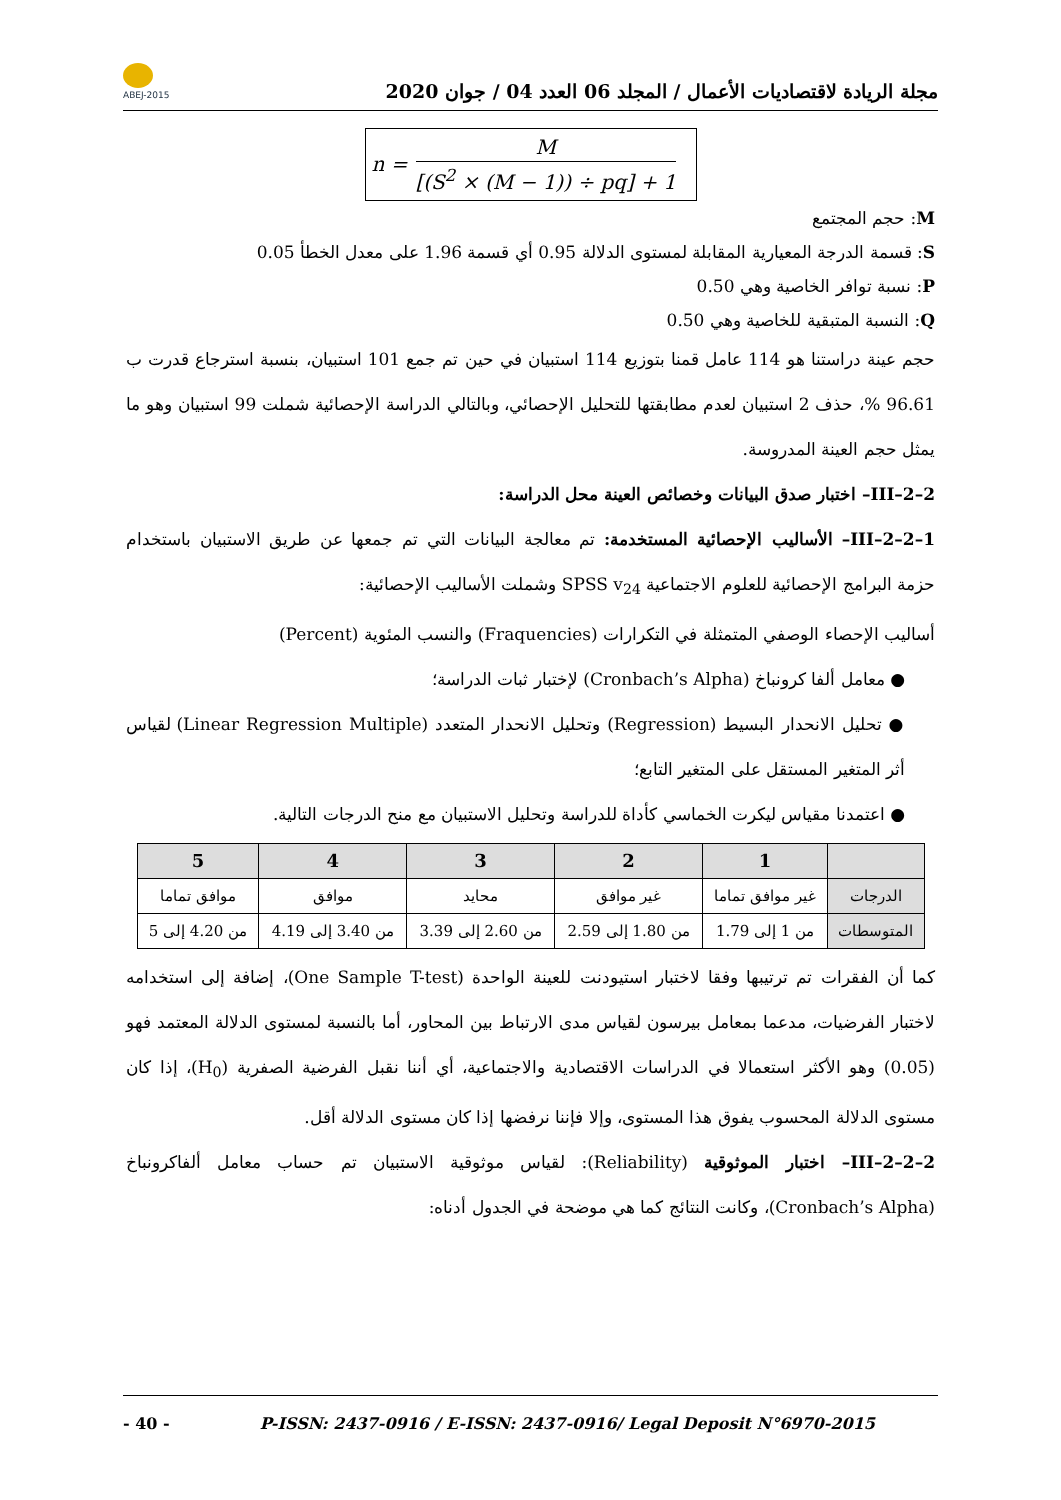ABEJ-2015
مجلة الريادة لاقتصاديات الأعمال / المجلد 06 العدد 04 / جوان 2020
n =
M
[(S<sup>2</sup> × (M − 1)) ÷ pq] + 1
M: حجم المجتمع
S: قسمة الدرجة المعيارية المقابلة لمستوى الدلالة 0.95 أي قسمة 1.96 على معدل الخطأ 0.05
P: نسبة توافر الخاصية وهي 0.50
Q: النسبة المتبقية للخاصية وهي 0.50
حجم عينة دراستنا هو 114 عامل قمنا بتوزيع 114 استبيان في حين تم جمع 101 استبيان، بنسبة استرجاع قدرت ب 96.61 %، حذف 2 استبيان لعدم مطابقتها للتحليل الإحصائي، وبالتالي الدراسة الإحصائية شملت 99 استبيان وهو ما يمثل حجم العينة المدروسة.
III–2–2– اختبار صدق البيانات وخصائص العينة محل الدراسة:
III–2–2–1– الأساليب الإحصائية المستخدمة: تم معالجة البيانات التي تم جمعها عن طريق الاستبيان باستخدام حزمة البرامج الإحصائية للعلوم الاجتماعية SPSS v<sub>24</sub> وشملت الأساليب الإحصائية:
أساليب الإحصاء الوصفي المتمثلة في التكرارات (Fraquencies) والنسب المئوية (Percent)
● معامل ألفا كرونباخ (Cronbach’s Alpha) لإختبار ثبات الدراسة؛
● تحليل الانحدار البسيط (Regression) وتحليل الانحدار المتعدد (Linear Regression Multiple) لقياس أثر المتغير المستقل على المتغير التابع؛
● اعتمدنا مقياس ليكرت الخماسي كأداة للدراسة وتحليل الاستبيان مع منح الدرجات التالية.
| | 1 | 2 | 3 | 4 | 5 |
| --- | --- | --- | --- | --- | --- |
| الدرجات | غير موافق تماما | غير موافق | محايد | موافق | موافق تماما |
| المتوسطات | من 1 إلى 1.79 | من 1.80 إلى 2.59 | من 2.60 إلى 3.39 | من 3.40 إلى 4.19 | من 4.20 إلى 5 |
كما أن الفقرات تم ترتيبها وفقا لاختبار استيودنت للعينة الواحدة (One Sample T-test)، إضافة إلى استخدامه لاختبار الفرضيات، مدعما بمعامل بيرسون لقياس مدى الارتباط بين المحاور، أما بالنسبة لمستوى الدلالة المعتمد فهو (0.05) وهو الأكثر استعمالا في الدراسات الاقتصادية والاجتماعية، أي أننا نقبل الفرضية الصفرية (H<sub>0</sub>)، إذا كان مستوى الدلالة المحسوب يفوق هذا المستوى، وإلا فإننا نرفضها إذا كان مستوى الدلالة أقل.
III–2–2–2– اختبار الموثوقية (Reliability): لقياس موثوقية الاستبيان تم حساب معامل ألفاكرونباخ (Cronbach’s Alpha)، وكانت النتائج كما هي موضحة في الجدول أدناه:
- 40 - P-ISSN: 2437-0916 / E-ISSN: 2437-0916/ Legal Deposit N°6970-2015